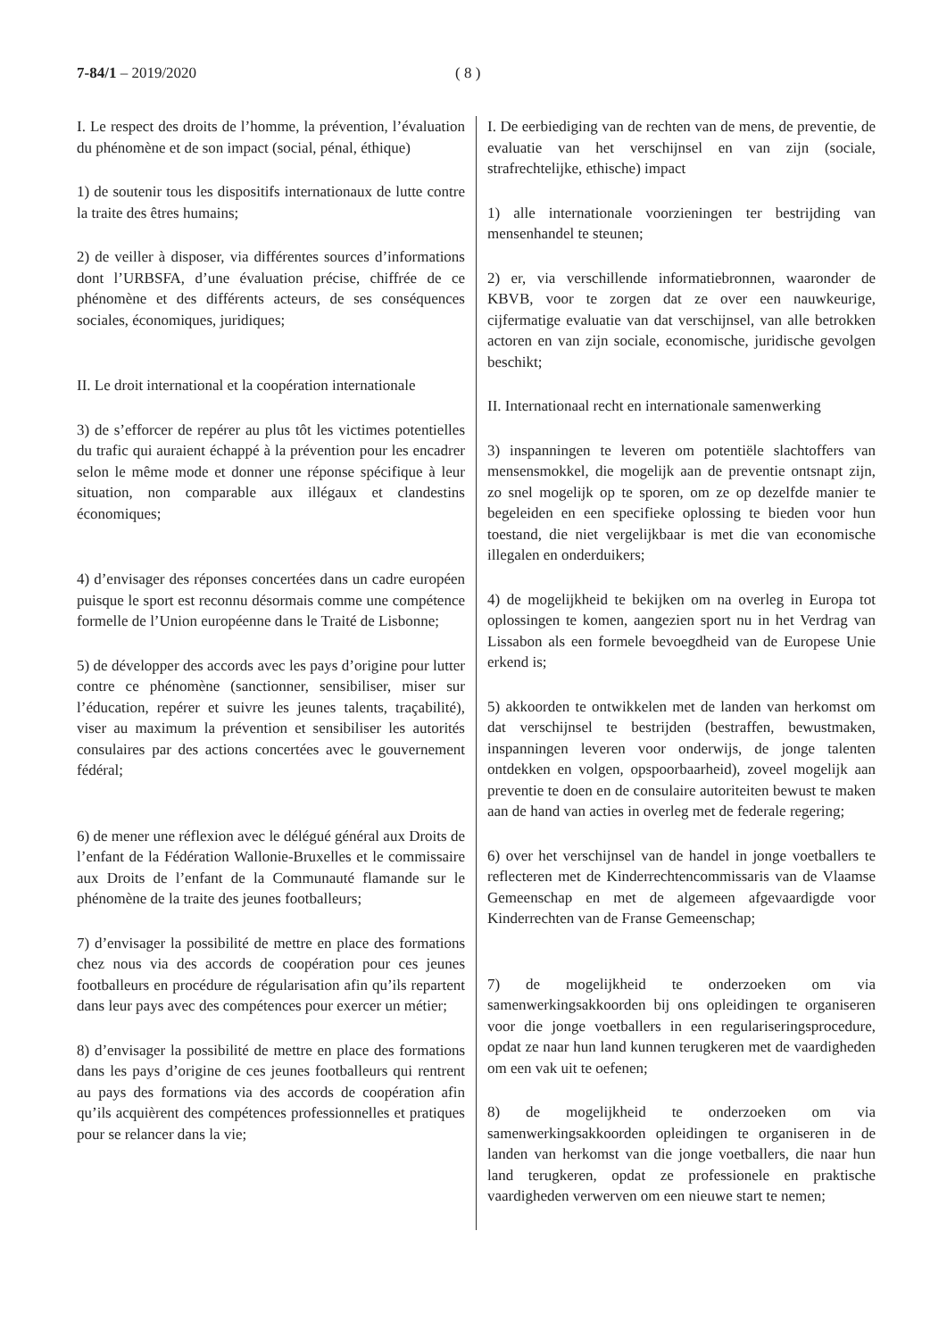7-84/1 – 2019/2020 ( 8 )
I. Le respect des droits de l’homme, la prévention, l’évaluation du phénomène et de son impact (social, pénal, éthique)
1) de soutenir tous les dispositifs internationaux de lutte contre la traite des êtres humains;
2) de veiller à disposer, via différentes sources d’informations dont l’URBSFA, d’une évaluation précise, chiffrée de ce phénomène et des différents acteurs, de ses conséquences sociales, économiques, juridiques;
II. Le droit international et la coopération internationale
3) de s’efforcer de repérer au plus tôt les victimes potentielles du trafic qui auraient échappé à la prévention pour les encadrer selon le même mode et donner une réponse spécifique à leur situation, non comparable aux illégaux et clandestins économiques;
4) d’envisager des réponses concertées dans un cadre européen puisque le sport est reconnu désormais comme une compétence formelle de l’Union européenne dans le Traité de Lisbonne;
5) de développer des accords avec les pays d’origine pour lutter contre ce phénomène (sanctionner, sensibiliser, miser sur l’éducation, repérer et suivre les jeunes talents, traçabilité), viser au maximum la prévention et sensibiliser les autorités consulaires par des actions concertées avec le gouvernement fédéral;
6) de mener une réflexion avec le délégué général aux Droits de l’enfant de la Fédération Wallonie-Bruxelles et le commissaire aux Droits de l’enfant de la Communauté flamande sur le phénomène de la traite des jeunes footballeurs;
7) d’envisager la possibilité de mettre en place des formations chez nous via des accords de coopération pour ces jeunes footballeurs en procédure de régularisation afin qu’ils repartent dans leur pays avec des compétences pour exercer un métier;
8) d’envisager la possibilité de mettre en place des formations dans les pays d’origine de ces jeunes footballeurs qui rentrent au pays des formations via des accords de coopération afin qu’ils acquièrent des compétences professionnelles et pratiques pour se relancer dans la vie;
I. De eerbiediging van de rechten van de mens, de preventie, de evaluatie van het verschijnsel en van zijn (sociale, strafrechtelijke, ethische) impact
1) alle internationale voorzieningen ter bestrijding van mensenhandel te steunen;
2) er, via verschillende informatiebronnen, waaronder de KBVB, voor te zorgen dat ze over een nauwkeurige, cijfermatige evaluatie van dat verschijnsel, van alle betrokken actoren en van zijn sociale, economische, juridische gevolgen beschikt;
II. Internationaal recht en internationale samenwerking
3) inspanningen te leveren om potentiële slachtoffers van mensensmokkel, die mogelijk aan de preventie ontsnapt zijn, zo snel mogelijk op te sporen, om ze op dezelfde manier te begeleiden en een specifieke oplossing te bieden voor hun toestand, die niet vergelijkbaar is met die van economische illegalen en onderduikers;
4) de mogelijkheid te bekijken om na overleg in Europa tot oplossingen te komen, aangezien sport nu in het Verdrag van Lissabon als een formele bevoegdheid van de Europese Unie erkend is;
5) akkoorden te ontwikkelen met de landen van herkomst om dat verschijnsel te bestrijden (bestraffen, bewustmaken, inspanningen leveren voor onderwijs, de jonge talenten ontdekken en volgen, opspoorbaarheid), zoveel mogelijk aan preventie te doen en de consulaire autoriteiten bewust te maken aan de hand van acties in overleg met de federale regering;
6) over het verschijnsel van de handel in jonge voetballers te reflecteren met de Kinderrechtencommissaris van de Vlaamse Gemeenschap en met de algemeen afgevaardigde voor Kinderrechten van de Franse Gemeenschap;
7) de mogelijkheid te onderzoeken om via samenwerkingsakkoorden bij ons opleidingen te organiseren voor die jonge voetballers in een regulariseringsprocedure, opdat ze naar hun land kunnen terugkeren met de vaardigheden om een vak uit te oefenen;
8) de mogelijkheid te onderzoeken om via samenwerkingsakkoorden opleidingen te organiseren in de landen van herkomst van die jonge voetballers, die naar hun land terugkeren, opdat ze professionele en praktische vaardigheden verwerven om een nieuwe start te nemen;